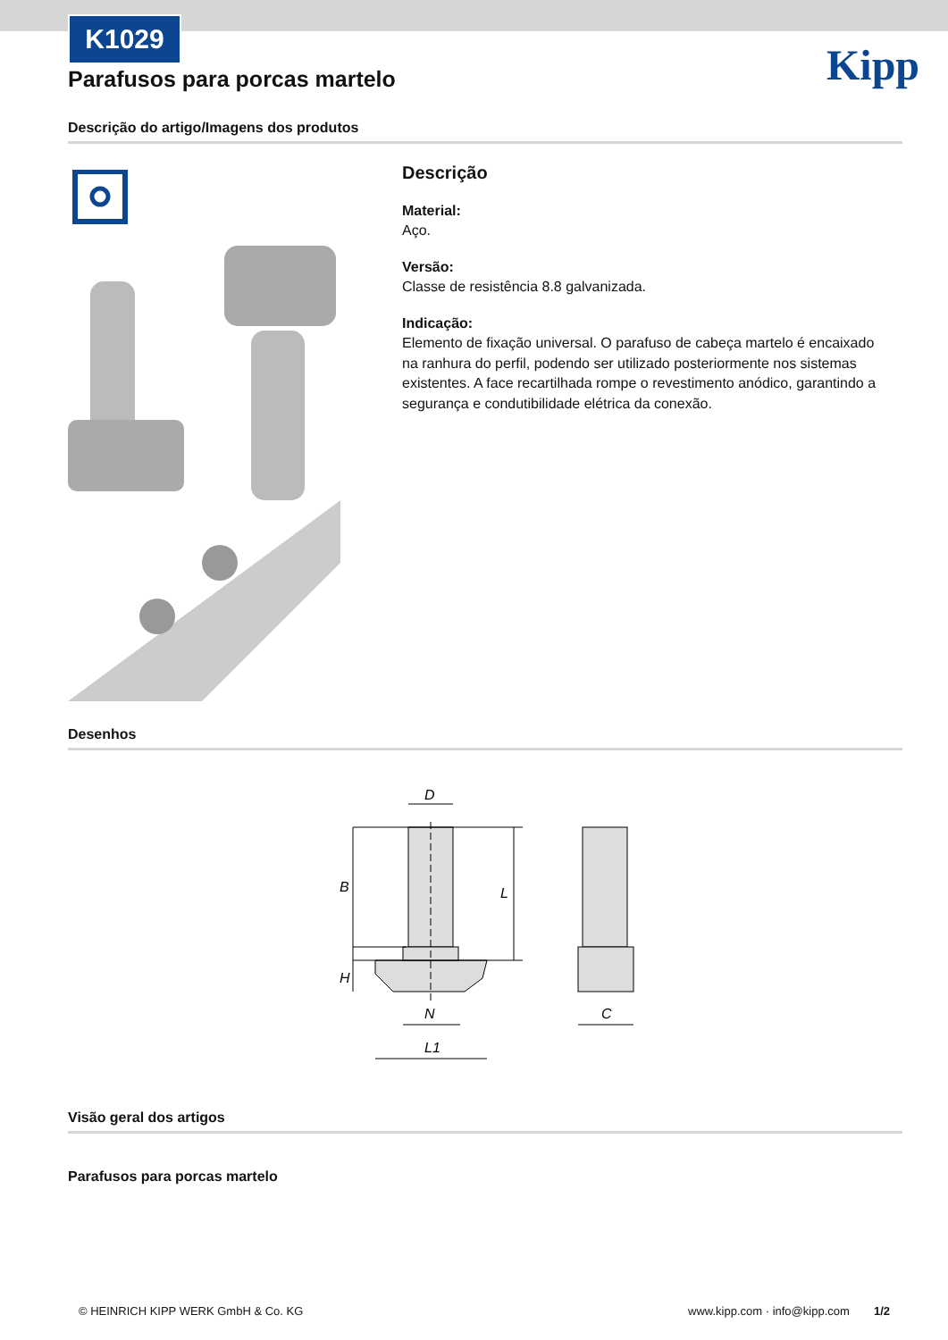K1029
Kipp
Parafusos para porcas martelo
Descrição do artigo/Imagens dos produtos
Descrição
Material:
Aço.
Versão:
Classe de resistência 8.8 galvanizada.
Indicação:
Elemento de fixação universal. O parafuso de cabeça martelo é encaixado na ranhura do perfil, podendo ser utilizado posteriormente nos sistemas existentes. A face recartilhada rompe o revestimento anódico, garantindo a segurança e condutibilidade elétrica da conexão.
Desenhos
D
B
L
H
N
L1
C
Visão geral dos artigos
Parafusos para porcas martelo
© HEINRICH KIPP WERK GmbH & Co. KG
www.kipp.com · info@kipp.com 1/2